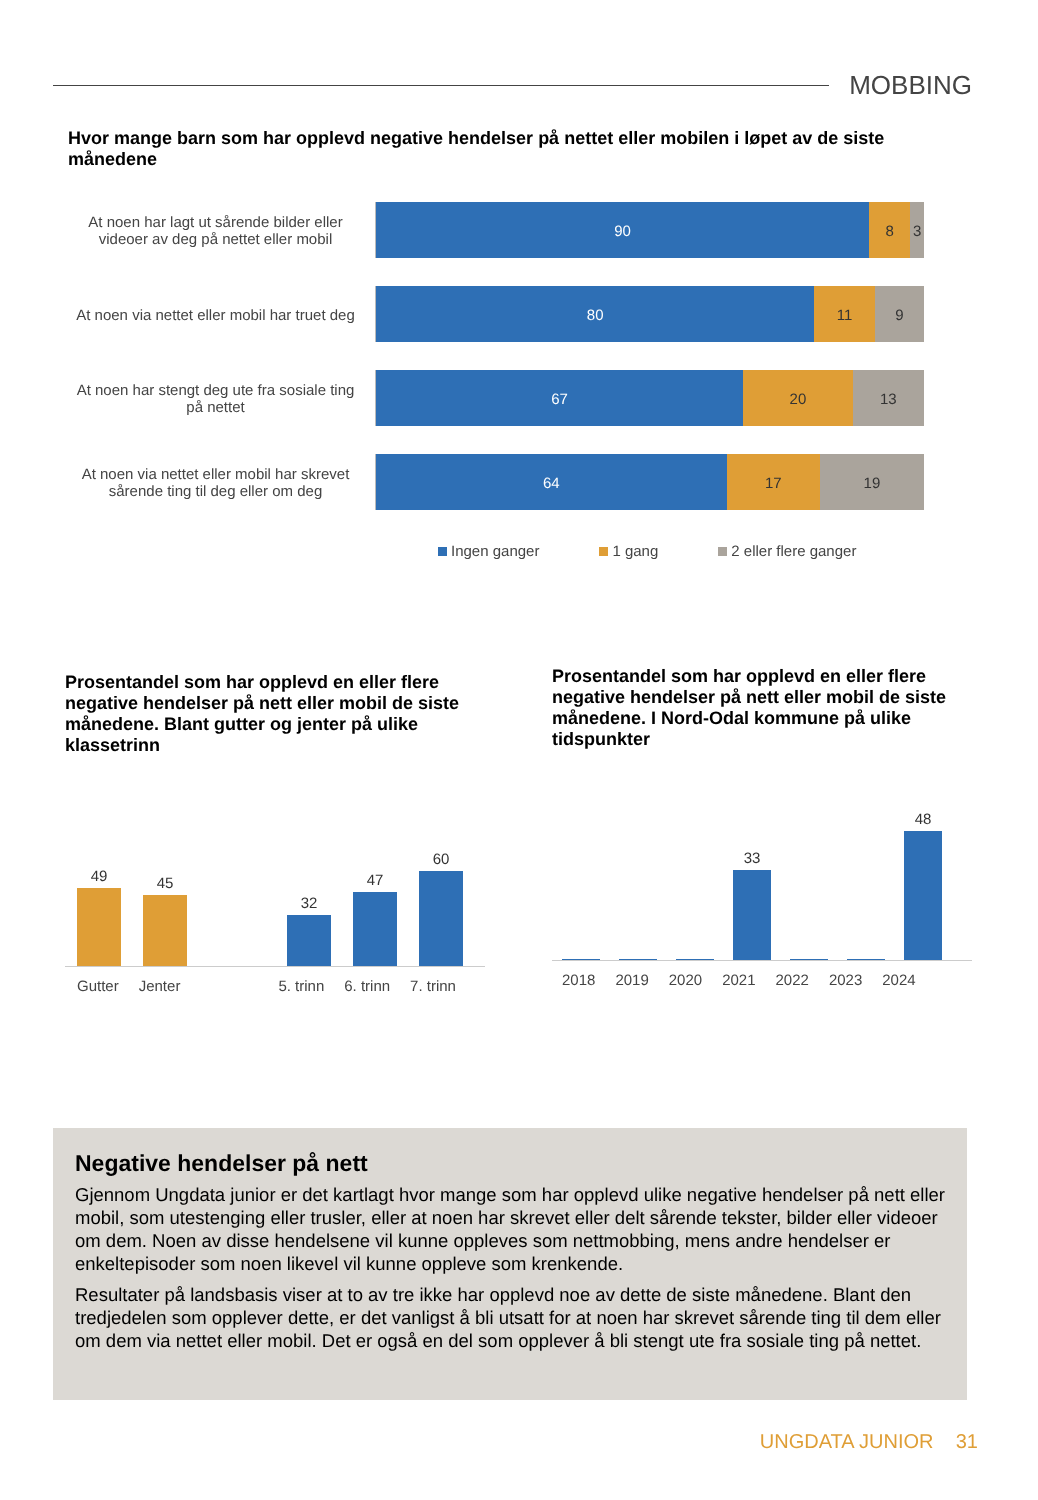MOBBING
Hvor mange barn som har opplevd negative hendelser på nettet eller mobilen i løpet av de siste månedene
At noen har lagt ut sårende bilder eller videoer av deg på nettet eller mobil
90 8 3
At noen via nettet eller mobil har truet deg
80 11 9
At noen har stengt deg ute fra sosiale ting på nettet
67 20 13
At noen via nettet eller mobil har skrevet sårende ting til deg eller om deg
64 17 19
Ingen ganger 1 gang 2 eller flere ganger
Prosentandel som har opplevd en eller flere negative hendelser på nett eller mobil de siste månedene. Blant gutter og jenter på ulike klassetrinn
49
45
32
47
60
Gutter Jenter 5. trinn 6. trinn 7. trinn
Prosentandel som har opplevd en eller flere negative hendelser på nett eller mobil de siste månedene. I Nord-Odal kommune på ulike tidspunkter
33
48
2018 2019 2020 2021 2022 2023 2024
Negative hendelser på nett
Gjennom Ungdata junior er det kartlagt hvor mange som har opplevd ulike negative hendelser på nett eller mobil, som utestenging eller trusler, eller at noen har skrevet eller delt sårende tekster, bilder eller videoer om dem. Noen av disse hendelsene vil kunne oppleves som nettmobbing, mens andre hendelser er enkeltepisoder som noen likevel vil kunne oppleve som krenkende.
Resultater på landsbasis viser at to av tre ikke har opplevd noe av dette de siste månedene. Blant den tredjedelen som opplever dette, er det vanligst å bli utsatt for at noen har skrevet sårende ting til dem eller om dem via nettet eller mobil. Det er også en del som opplever å bli stengt ute fra sosiale ting på nettet.
UNGDATA JUNIOR 31